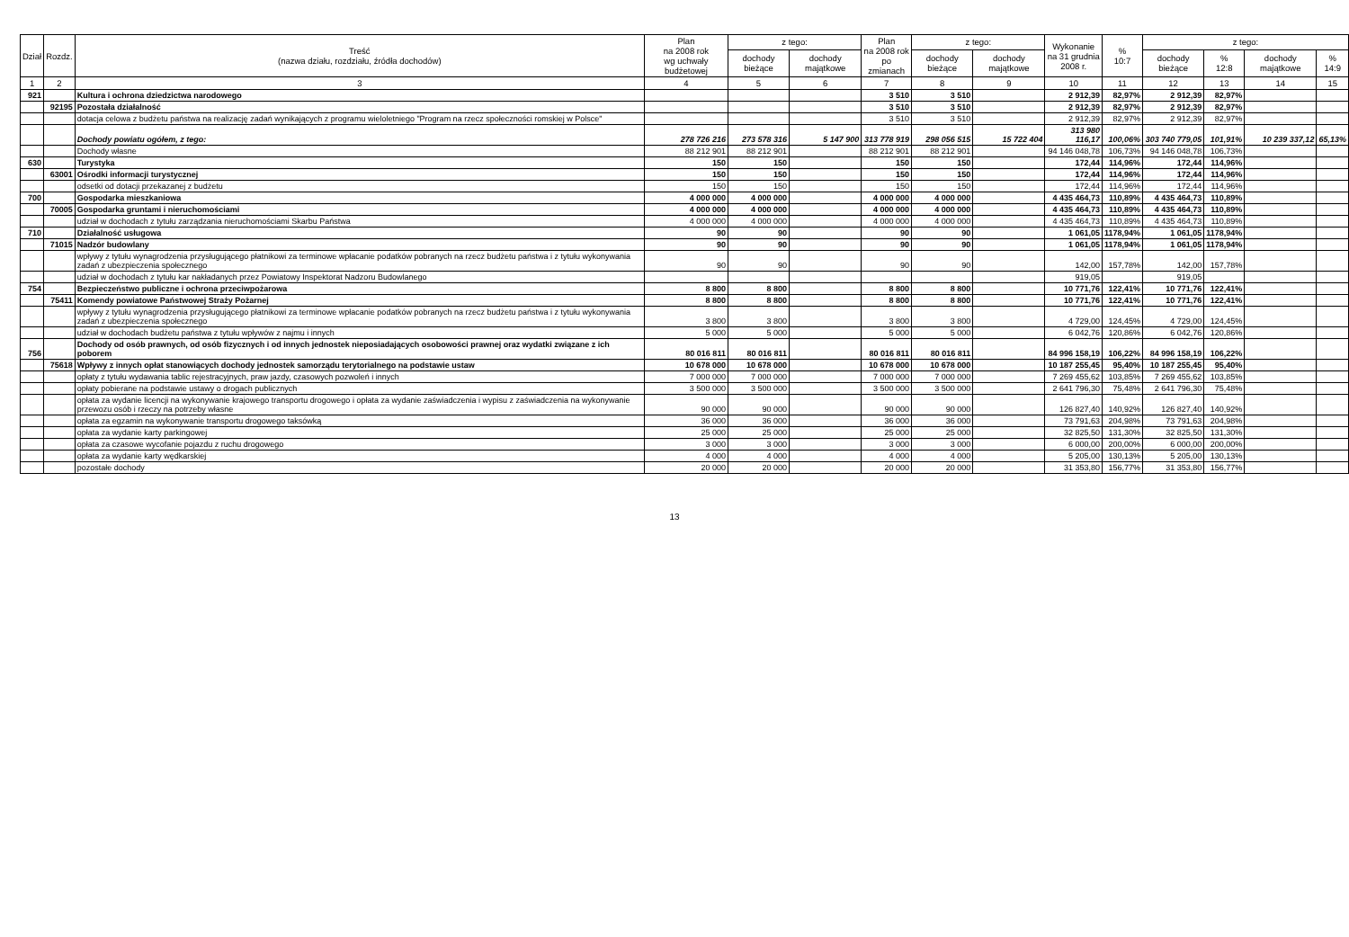| Dział | Rozdz. | Treść (nazwa działu, rozdziału, źródła dochodów) | Plan na 2008 rok wg uchwały budżetowej | z tego: | | Plan na 2008 rok po zmianach | z tego: | | Wykonanie na 31 grudnia 2008 r. | % 10:7 | z tego: | | | |
| --- | --- | --- | --- | --- | --- | --- | --- | --- | --- | --- | --- | --- | --- | --- |
| | | | | dochody bieżące | dochody majątkowe | | dochody bieżące | dochody majątkowe | | | dochody bieżące | % 12:8 | dochody majątkowe | % 14:9 |
| 1 | 2 | 3 | 4 | 5 | 6 | 7 | 8 | 9 | 10 | 11 | 12 | 13 | 14 | 15 |
| 921 | | Kultura i ochrona dziedzictwa narodowego | | | | 3 510 | 3 510 | | 2 912,39 | 82,97% | 2 912,39 | 82,97% | | |
| | 92195 | Pozostała działalność | | | | 3 510 | 3 510 | | 2 912,39 | 82,97% | 2 912,39 | 82,97% | | |
| | | dotacja celowa z budżetu państwa na realizację zadań wynikających z programu wieloletniego "Program na rzecz społeczności romskiej w Polsce" | | | | 3 510 | 3 510 | | 2 912,39 | 82,97% | 2 912,39 | 82,97% | | |
| | | Dochody powiatu ogółem, z tego: | 278 726 216 | 273 578 316 | 5 147 900 | 313 778 919 | 298 056 515 | 15 722 404 | 313 980 116,17 | 100,06% | 303 740 779,05 | 101,91% | 10 239 337,12 | 65,13% |
| | | Dochody własne | 88 212 901 | 88 212 901 | | 88 212 901 | 88 212 901 | | 94 146 048,78 | 106,73% | 94 146 048,78 | 106,73% | | |
| 630 | | Turystyka | 150 | 150 | | 150 | 150 | | 172,44 | 114,96% | 172,44 | 114,96% | | |
| | 63001 | Ośrodki informacji turystycznej | 150 | 150 | | 150 | 150 | | 172,44 | 114,96% | 172,44 | 114,96% | | |
| | | odsetki od dotacji przekazanej z budżetu | 150 | 150 | | 150 | 150 | | 172,44 | 114,96% | 172,44 | 114,96% | | |
| 700 | | Gospodarka mieszkaniowa | 4 000 000 | 4 000 000 | | 4 000 000 | 4 000 000 | | 4 435 464,73 | 110,89% | 4 435 464,73 | 110,89% | | |
| | 70005 | Gospodarka gruntami i nieruchomościami | 4 000 000 | 4 000 000 | | 4 000 000 | 4 000 000 | | 4 435 464,73 | 110,89% | 4 435 464,73 | 110,89% | | |
| | | udział w dochodach z tytułu zarządzania nieruchomościami Skarbu Państwa | 4 000 000 | 4 000 000 | | 4 000 000 | 4 000 000 | | 4 435 464,73 | 110,89% | 4 435 464,73 | 110,89% | | |
| 710 | | Działalność usługowa | 90 | 90 | | 90 | 90 | | 1 061,05 | 1178,94% | 1 061,05 | 1178,94% | | |
| | 71015 | Nadzór budowlany | 90 | 90 | | 90 | 90 | | 1 061,05 | 1178,94% | 1 061,05 | 1178,94% | | |
| | | wpływy z tytułu wynagrodzenia przysługującego płatnikowi za terminowe wpłacanie podatków pobranych na rzecz budżetu państwa i z tytułu wykonywania zadań z ubezpieczenia społecznego | 90 | 90 | | 90 | 90 | | 142,00 | 157,78% | 142,00 | 157,78% | | |
| | | udział w dochodach z tytułu kar nakładanych przez Powiatowy Inspektorat Nadzoru Budowlanego | | | | | | | 919,05 | | 919,05 | | | |
| 754 | | Bezpieczeństwo publiczne i ochrona przeciwpożarowa | 8 800 | 8 800 | | 8 800 | 8 800 | | 10 771,76 | 122,41% | 10 771,76 | 122,41% | | |
| | 75411 | Komendy powiatowe Państwowej Straży Pożarnej | 8 800 | 8 800 | | 8 800 | 8 800 | | 10 771,76 | 122,41% | 10 771,76 | 122,41% | | |
| | | wpływy z tytułu wynagrodzenia przysługującego płatnikowi za terminowe wpłacanie podatków pobranych na rzecz budżetu państwa i z tytułu wykonywania zadań z ubezpieczenia społecznego | 3 800 | 3 800 | | 3 800 | 3 800 | | 4 729,00 | 124,45% | 4 729,00 | 124,45% | | |
| | | udział w dochodach budżetu państwa z tytułu wpływów z najmu i innych | 5 000 | 5 000 | | 5 000 | 5 000 | | 6 042,76 | 120,86% | 6 042,76 | 120,86% | | |
| 756 | | Dochody od osób prawnych, od osób fizycznych i od innych jednostek nieposiadających osobowości prawnej oraz wydatki związane z ich poborem | 80 016 811 | 80 016 811 | | 80 016 811 | 80 016 811 | | 84 996 158,19 | 106,22% | 84 996 158,19 | 106,22% | | |
| | 75618 | Wpływy z innych opłat stanowiących dochody jednostek samorządu terytorialnego na podstawie ustaw | 10 678 000 | 10 678 000 | | 10 678 000 | 10 678 000 | | 10 187 255,45 | 95,40% | 10 187 255,45 | 95,40% | | |
| | | opłaty z tytułu wydawania tablic rejestracyjnych, praw jazdy, czasowych pozwoleń i innych | 7 000 000 | 7 000 000 | | 7 000 000 | 7 000 000 | | 7 269 455,62 | 103,85% | 7 269 455,62 | 103,85% | | |
| | | opłaty pobierane na podstawie ustawy o drogach publicznych | 3 500 000 | 3 500 000 | | 3 500 000 | 3 500 000 | | 2 641 796,30 | 75,48% | 2 641 796,30 | 75,48% | | |
| | | opłata za wydanie licencji na wykonywanie krajowego transportu drogowego i opłata za wydanie zaświadczenia i wypisu z zaświadczenia na wykonywanie przewozu osób i rzeczy na potrzeby własne | 90 000 | 90 000 | | 90 000 | 90 000 | | 126 827,40 | 140,92% | 126 827,40 | 140,92% | | |
| | | opłata za egzamin na wykonywanie transportu drogowego taksówką | 36 000 | 36 000 | | 36 000 | 36 000 | | 73 791,63 | 204,98% | 73 791,63 | 204,98% | | |
| | | opłata za wydanie karty parkingowej | 25 000 | 25 000 | | 25 000 | 25 000 | | 32 825,50 | 131,30% | 32 825,50 | 131,30% | | |
| | | opłata za czasowe wycofanie pojazdu z ruchu drogowego | 3 000 | 3 000 | | 3 000 | 3 000 | | 6 000,00 | 200,00% | 6 000,00 | 200,00% | | |
| | | opłata za wydanie karty wędkarskiej | 4 000 | 4 000 | | 4 000 | 4 000 | | 5 205,00 | 130,13% | 5 205,00 | 130,13% | | |
| | | pozostałe dochody | 20 000 | 20 000 | | 20 000 | 20 000 | | 31 353,80 | 156,77% | 31 353,80 | 156,77% | | |
13